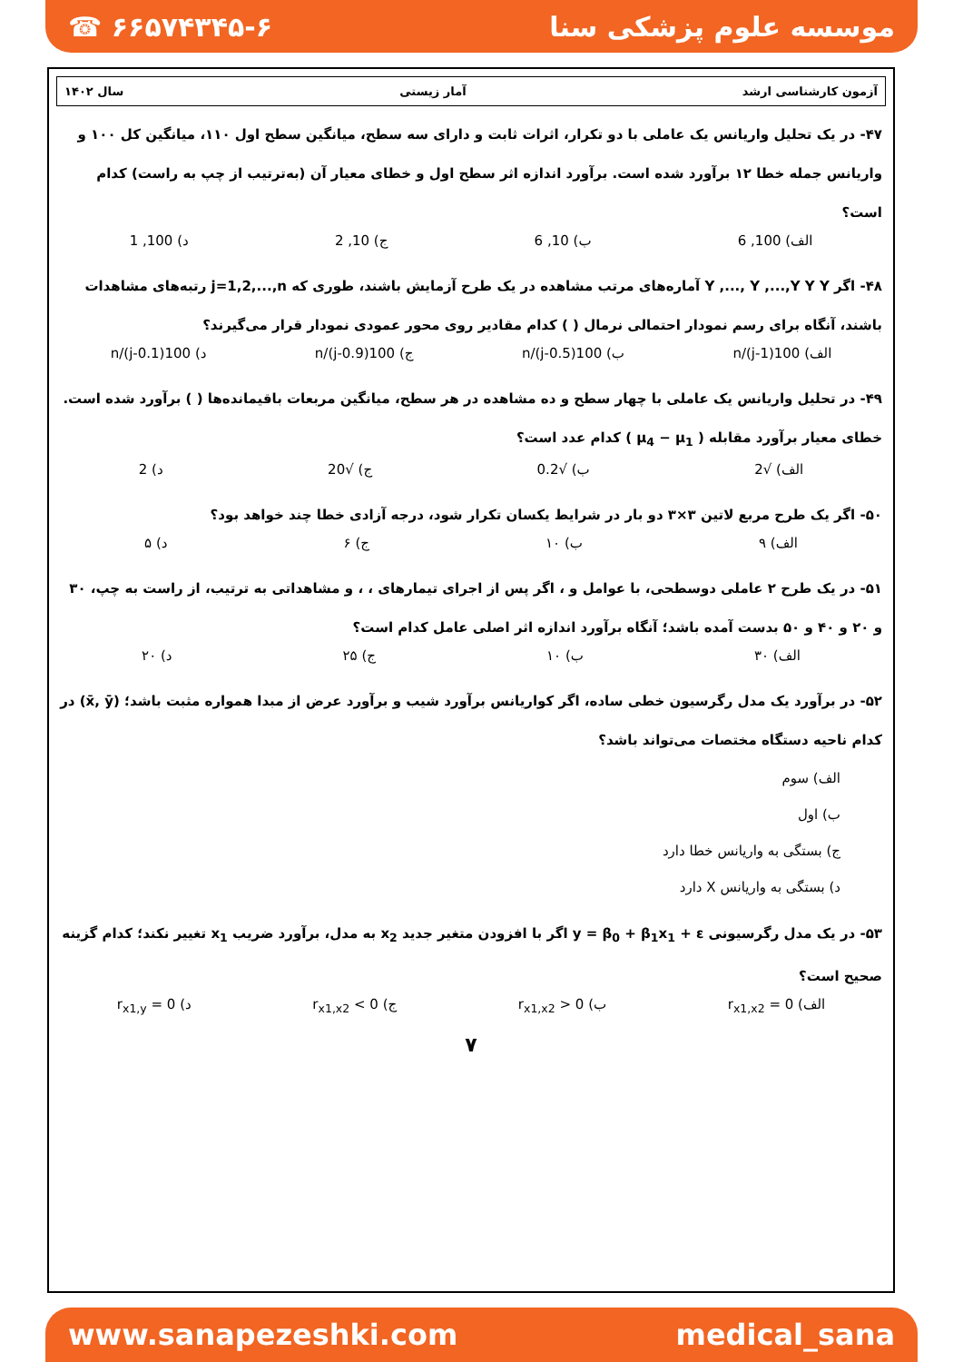☎ ۶۶۵۷۴۳۴۵-۶ موسسه علوم پزشکی سنا
آزمون کارشناسی ارشد آمار زیستی سال ۱۴۰۲
۴۷- در یک تحلیل واریانس یک عاملی با دو تکرار، اثرات ثابت و دارای سه سطح، میانگین سطح اول ۱۱۰، میانگین کل ۱۰۰ و واریانس جمله خطا ۱۲ برآورد شده است. برآورد اندازه اثر سطح اول و خطای معیار آن (به‌ترتیب از چپ به راست) کدام است؟
الف) 100, 6 ب) 10, 6 ج) 10, 2 د) 100, 1
۴۸- اگر Y ,..., Y ,...,Y Y Y آماره‌های مرتب مشاهده در یک طرح آزمایش باشند، طوری که j=1,2,...,n رتبه‌های مشاهدات باشند، آنگاه برای رسم نمودار احتمالی نرمال ( ) کدام مقادیر روی محور عمودی نمودار قرار می‌گیرند؟
الف) 100(j-1)/n ب) 100(j-0.5)/n ج) 100(j-0.9)/n د) 100(j-0.1)/n
۴۹- در تحلیل واریانس یک عاملی با چهار سطح و ده مشاهده در هر سطح، میانگین مربعات باقیمانده‌ها ( ) برآورد شده است. خطای معیار برآورد مقابله ( μ<sub>4</sub> − μ<sub>1</sub> ) کدام عدد است؟
الف) √2 ب) √0.2 ج) √20 د) 2
۵۰- اگر یک طرح مربع لاتین ۳×۳ دو بار در شرایط یکسان تکرار شود، درجه آزادی خطا چند خواهد بود؟
الف) ۹ ب) ۱۰ ج) ۶ د) ۵
۵۱- در یک طرح ۲ عاملی دوسطحی، با عوامل و ، اگر پس از اجرای تیمارهای ، ، و مشاهداتی به ترتیب، از راست به چپ، ۳۰ و ۲۰ و ۴۰ و ۵۰ بدست آمده باشد؛ آنگاه برآورد اندازه اثر اصلی عامل کدام است؟
الف) ۳۰ ب) ۱۰ ج) ۲۵ د) ۲۰
۵۲- در برآورد یک مدل رگرسیون خطی ساده، اگر کواریانس برآورد شیب و برآورد عرض از مبدا همواره مثبت باشد؛ (x̄, ȳ) در کدام ناحیه دستگاه مختصات می‌تواند باشد؟
الف) سوم
ب) اول
ج) بستگی به واریانس خطا دارد
د) بستگی به واریانس X دارد
۵۳- در یک مدل رگرسیونی y = β<sub>0</sub> + β<sub>1</sub>x<sub>1</sub> + ε اگر با افزودن متغیر جدید x<sub>2</sub> به مدل، برآورد ضریب x<sub>1</sub> تغییر نکند؛ کدام گزینه صحیح است؟
الف) r<sub>x1,x2</sub> = 0 ب) r<sub>x1,x2</sub> > 0 ج) r<sub>x1,x2</sub> < 0 د) r<sub>x1,y</sub> = 0
۷
www.sanapezeshki.com medical_sana